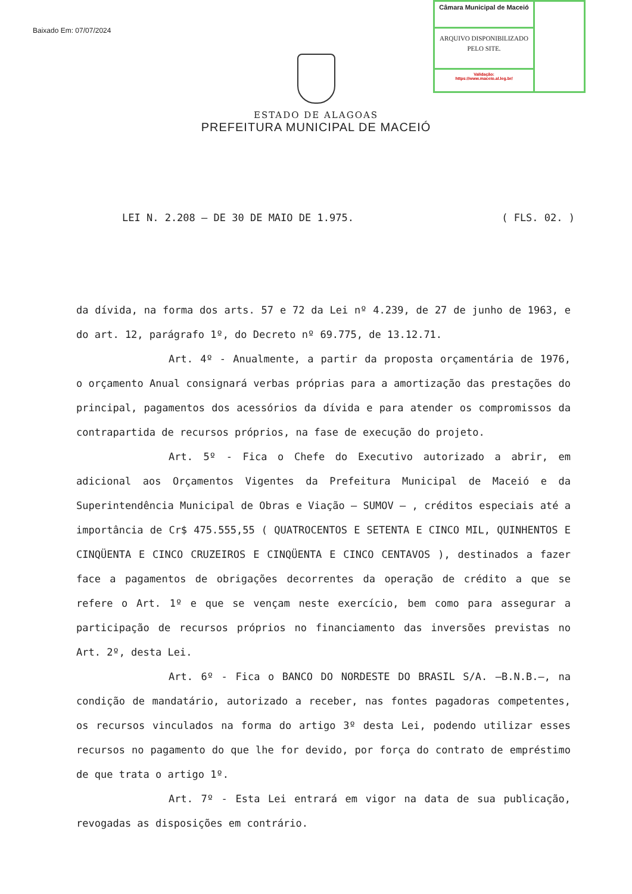Baixado Em: 07/07/2024
Câmara Municipal de Maceió
ARQUIVO DISPONIBILIZADO PELO SITE.
Validação:
https://www.maceio.al.leg.br/
ESTADO DE ALAGOAS
PREFEITURA MUNICIPAL DE MACEIÓ
LEI N. 2.208 — DE 30 DE MAIO DE 1.975. ( FLS. 02. )
da dívida, na forma dos arts. 57 e 72 da Lei nº 4.239, de 27 de junho de 1963, e do art. 12, parágrafo 1º, do Decreto nº 69.775, de 13.12.71.
Art. 4º - Anualmente, a partir da proposta orçamentária de 1976, o orçamento Anual consignará verbas próprias para a amortização das prestações do principal, pagamentos dos acessórios da dívida e para atender os compromissos da contrapartida de recursos próprios, na fase de execução do projeto.
Art. 5º - Fica o Chefe do Executivo autorizado a abrir, em adicional aos Orçamentos Vigentes da Prefeitura Municipal de Maceió e da Superintendência Municipal de Obras e Viação — SUMOV — , créditos especiais até a importância de Cr$ 475.555,55 ( QUATROCENTOS E SETENTA E CINCO MIL, QUINHENTOS E CINQÜENTA E CINCO CRUZEIROS E CINQÜENTA E CINCO CENTAVOS ), destinados a fazer face a pagamentos de obrigações decorrentes da operação de crédito a que se refere o Art. 1º e que se vençam neste exercício, bem como para assegurar a participação de recursos próprios no financiamento das inversões previstas no Art. 2º, desta Lei.
Art. 6º - Fica o BANCO DO NORDESTE DO BRASIL S/A. —B.N.B.—, na condição de mandatário, autorizado a receber, nas fontes pagadoras competentes, os recursos vinculados na forma do artigo 3º desta Lei, podendo utilizar esses recursos no pagamento do que lhe for devido, por força do contrato de empréstimo de que trata o artigo 1º.
Art. 7º - Esta Lei entrará em vigor na data de sua publicação, revogadas as disposições em contrário.